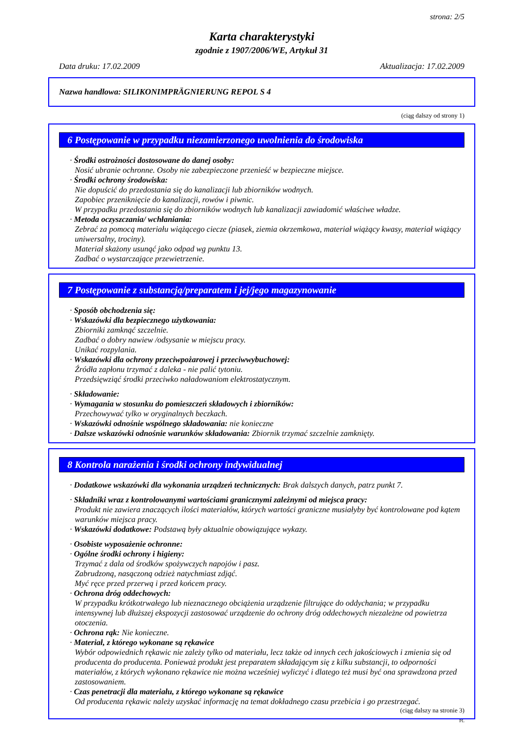strona: 2/5
Karta charakterystyki
zgodnie z 1907/2006/WE, Artykuł 31
Data druku: 17.02.2009 Aktualizacja: 17.02.2009
Nazwa handlowa: SILIKONIMPRÄGNIERUNG REPOL S 4
(ciąg dalszy od strony 1)
6 Postępowanie w przypadku niezamierzonego uwolnienia do środowiska
· Środki ostrożności dostosowane do danej osoby:
Nosić ubranie ochronne. Osoby nie zabezpieczone przenieść w bezpieczne miejsce.
· Środki ochrony środowiska:
Nie dopuścić do przedostania się do kanalizacji lub zbiorników wodnych.
Zapobiec przeniknięcie do kanalizacji, rowów i piwnic.
W przypadku przedostania się do zbiorników wodnych lub kanalizacji zawiadomić właściwe władze.
· Metoda oczyszczania/ wchłaniania:
Zebrać za pomocą materiału wiążącego ciecze (piasek, ziemia okrzemkowa, materiał wiążący kwasy, materiał wiążący uniwersalny, trociny).
Materiał skażony usunąć jako odpad wg punktu 13.
Zadbać o wystarczające przewietrzenie.
7 Postępowanie z substancją/preparatem i jej/jego magazynowanie
· Sposób obchodzenia się:
· Wskazówki dla bezpiecznego użytkowania:
Zbiorniki zamknąć szczelnie.
Zadbać o dobry nawiew /odsysanie w miejscu pracy.
Unikać rozpylania.
· Wskazówki dla ochrony przeciwpożarowej i przeciwwybuchowej:
Źródła zapłonu trzymać z daleka - nie palić tytoniu.
Przedsięwziąć środki przeciwko naładowaniom elektrostatycznym.
· Składowanie:
· Wymagania w stosunku do pomieszczeń składowych i zbiorników:
Przechowywać tylko w oryginalnych beczkach.
· Wskazówki odnośnie wspólnego składowania: nie konieczne
· Dalsze wskazówki odnośnie warunków składowania: Zbiornik trzymać szczelnie zamknięty.
8 Kontrola narażenia i środki ochrony indywidualnej
· Dodatkowe wskazówki dla wykonania urządzeń technicznych: Brak dalszych danych, patrz punkt 7.
· Składniki wraz z kontrolowanymi wartościami granicznymi zależnymi od miejsca pracy:
Produkt nie zawiera znaczących ilości materiałów, których wartości graniczne musiałyby być kontrolowane pod kątem warunków miejsca pracy.
· Wskazówki dodatkowe: Podstawą były aktualnie obowiązujące wykazy.
· Osobiste wyposażenie ochronne:
· Ogólne środki ochrony i higieny:
Trzymać z dala od środków spożywczych napojów i pasz.
Zabrudzoną, nasączoną odzież natychmiast zdjąć.
Myć ręce przed przerwą i przed końcem pracy.
· Ochrona dróg oddechowych:
W przypadku krótkotrwałego lub nieznacznego obciążenia urządzenie filtrujące do oddychania; w przypadku intensywnej lub dłuższej ekspozycji zastosować urządzenie do ochrony dróg oddechowych niezależne od powietrza otoczenia.
· Ochrona rąk: Nie konieczne.
· Materiał, z którego wykonane są rękawice
Wybór odpowiednich rękawic nie zależy tylko od materiału, lecz także od innych cech jakościowych i zmienia się od producenta do producenta. Ponieważ produkt jest preparatem składającym się z kilku substancji, to odporności materiałów, z których wykonano rękawice nie można wcześniej wyliczyć i dlatego też musi być ona sprawdzona przed zastosowaniem.
· Czas penetracji dla materiału, z którego wykonane są rękawice
Od producenta rękawic należy uzyskać informację na temat dokładnego czasu przebicia i go przestrzegać.
(ciąg dalszy na stronie 3)
PL